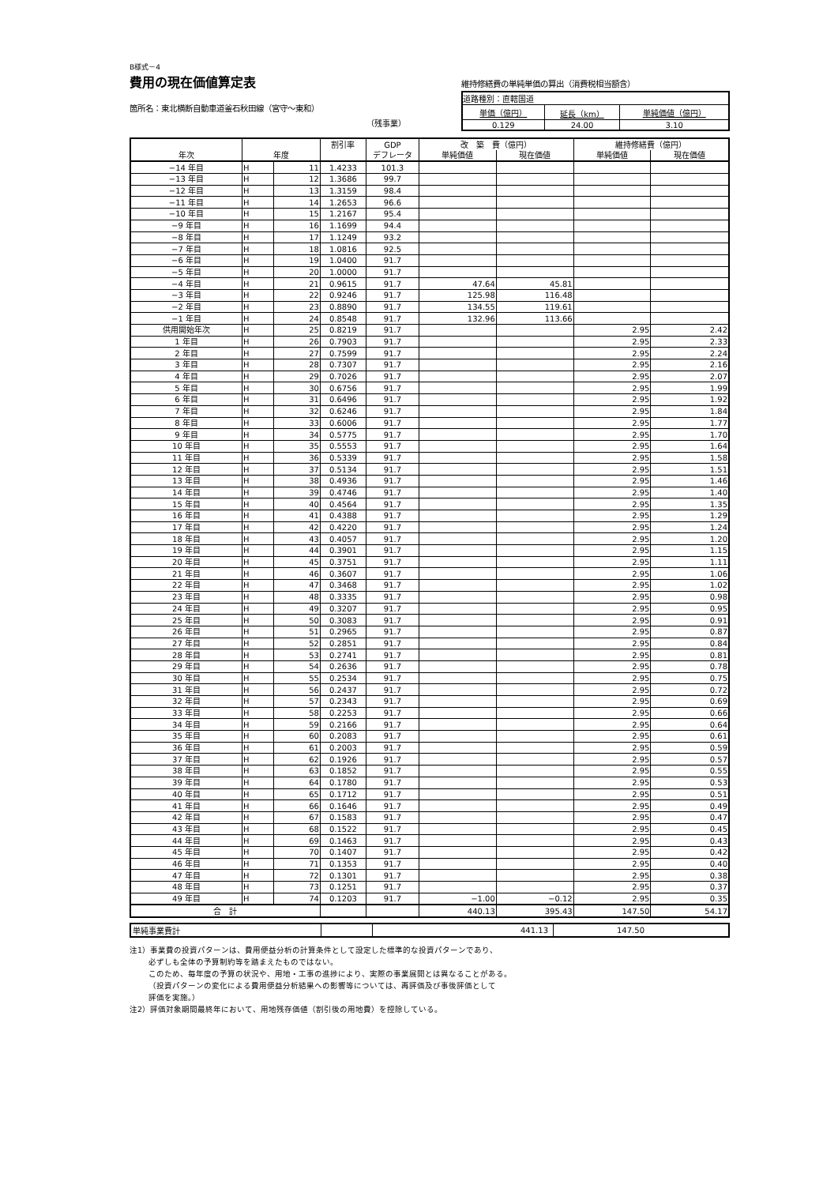B様式－4
費用の現在価値算定表
箇所名：東北横断自動車道釜石秋田線（宮守～東和）
（残事業）
維持修繕費の単純単価の算出（消費税相当額含）
| 道路種別：直轄国道 | | |
| 単価（億円） | 延長（km） | 単純価値（億円） |
| 0.129 | 24.00 | 3.10 |
| 年次 | 年度 | | 割引率 | GDP | 改 築 費（億円） | | 維持修繕費（億円） | |
| --- | --- | --- | --- | --- | --- | --- | --- | --- |
| | | | | デフレータ | 単純価値 | 現在価値 | 単純価値 | 現在価値 |
| −14 年目 | H | 11 | 1.4233 | 101.3 | | | | |
| −13 年目 | H | 12 | 1.3686 | 99.7 | | | | |
| −12 年目 | H | 13 | 1.3159 | 98.4 | | | | |
| −11 年目 | H | 14 | 1.2653 | 96.6 | | | | |
| −10 年目 | H | 15 | 1.2167 | 95.4 | | | | |
| −9 年目 | H | 16 | 1.1699 | 94.4 | | | | |
| −8 年目 | H | 17 | 1.1249 | 93.2 | | | | |
| −7 年目 | H | 18 | 1.0816 | 92.5 | | | | |
| −6 年目 | H | 19 | 1.0400 | 91.7 | | | | |
| −5 年目 | H | 20 | 1.0000 | 91.7 | | | | |
| −4 年目 | H | 21 | 0.9615 | 91.7 | 47.64 | 45.81 | | |
| −3 年目 | H | 22 | 0.9246 | 91.7 | 125.98 | 116.48 | | |
| −2 年目 | H | 23 | 0.8890 | 91.7 | 134.55 | 119.61 | | |
| −1 年目 | H | 24 | 0.8548 | 91.7 | 132.96 | 113.66 | | |
| 供用開始年次 | H | 25 | 0.8219 | 91.7 | | | 2.95 | 2.42 |
| 1 年目 | H | 26 | 0.7903 | 91.7 | | | 2.95 | 2.33 |
| 2 年目 | H | 27 | 0.7599 | 91.7 | | | 2.95 | 2.24 |
| 3 年目 | H | 28 | 0.7307 | 91.7 | | | 2.95 | 2.16 |
| 4 年目 | H | 29 | 0.7026 | 91.7 | | | 2.95 | 2.07 |
| 5 年目 | H | 30 | 0.6756 | 91.7 | | | 2.95 | 1.99 |
| 6 年目 | H | 31 | 0.6496 | 91.7 | | | 2.95 | 1.92 |
| 7 年目 | H | 32 | 0.6246 | 91.7 | | | 2.95 | 1.84 |
| 8 年目 | H | 33 | 0.6006 | 91.7 | | | 2.95 | 1.77 |
| 9 年目 | H | 34 | 0.5775 | 91.7 | | | 2.95 | 1.70 |
| 10 年目 | H | 35 | 0.5553 | 91.7 | | | 2.95 | 1.64 |
| 11 年目 | H | 36 | 0.5339 | 91.7 | | | 2.95 | 1.58 |
| 12 年目 | H | 37 | 0.5134 | 91.7 | | | 2.95 | 1.51 |
| 13 年目 | H | 38 | 0.4936 | 91.7 | | | 2.95 | 1.46 |
| 14 年目 | H | 39 | 0.4746 | 91.7 | | | 2.95 | 1.40 |
| 15 年目 | H | 40 | 0.4564 | 91.7 | | | 2.95 | 1.35 |
| 16 年目 | H | 41 | 0.4388 | 91.7 | | | 2.95 | 1.29 |
| 17 年目 | H | 42 | 0.4220 | 91.7 | | | 2.95 | 1.24 |
| 18 年目 | H | 43 | 0.4057 | 91.7 | | | 2.95 | 1.20 |
| 19 年目 | H | 44 | 0.3901 | 91.7 | | | 2.95 | 1.15 |
| 20 年目 | H | 45 | 0.3751 | 91.7 | | | 2.95 | 1.11 |
| 21 年目 | H | 46 | 0.3607 | 91.7 | | | 2.95 | 1.06 |
| 22 年目 | H | 47 | 0.3468 | 91.7 | | | 2.95 | 1.02 |
| 23 年目 | H | 48 | 0.3335 | 91.7 | | | 2.95 | 0.98 |
| 24 年目 | H | 49 | 0.3207 | 91.7 | | | 2.95 | 0.95 |
| 25 年目 | H | 50 | 0.3083 | 91.7 | | | 2.95 | 0.91 |
| 26 年目 | H | 51 | 0.2965 | 91.7 | | | 2.95 | 0.87 |
| 27 年目 | H | 52 | 0.2851 | 91.7 | | | 2.95 | 0.84 |
| 28 年目 | H | 53 | 0.2741 | 91.7 | | | 2.95 | 0.81 |
| 29 年目 | H | 54 | 0.2636 | 91.7 | | | 2.95 | 0.78 |
| 30 年目 | H | 55 | 0.2534 | 91.7 | | | 2.95 | 0.75 |
| 31 年目 | H | 56 | 0.2437 | 91.7 | | | 2.95 | 0.72 |
| 32 年目 | H | 57 | 0.2343 | 91.7 | | | 2.95 | 0.69 |
| 33 年目 | H | 58 | 0.2253 | 91.7 | | | 2.95 | 0.66 |
| 34 年目 | H | 59 | 0.2166 | 91.7 | | | 2.95 | 0.64 |
| 35 年目 | H | 60 | 0.2083 | 91.7 | | | 2.95 | 0.61 |
| 36 年目 | H | 61 | 0.2003 | 91.7 | | | 2.95 | 0.59 |
| 37 年目 | H | 62 | 0.1926 | 91.7 | | | 2.95 | 0.57 |
| 38 年目 | H | 63 | 0.1852 | 91.7 | | | 2.95 | 0.55 |
| 39 年目 | H | 64 | 0.1780 | 91.7 | | | 2.95 | 0.53 |
| 40 年目 | H | 65 | 0.1712 | 91.7 | | | 2.95 | 0.51 |
| 41 年目 | H | 66 | 0.1646 | 91.7 | | | 2.95 | 0.49 |
| 42 年目 | H | 67 | 0.1583 | 91.7 | | | 2.95 | 0.47 |
| 43 年目 | H | 68 | 0.1522 | 91.7 | | | 2.95 | 0.45 |
| 44 年目 | H | 69 | 0.1463 | 91.7 | | | 2.95 | 0.43 |
| 45 年目 | H | 70 | 0.1407 | 91.7 | | | 2.95 | 0.42 |
| 46 年目 | H | 71 | 0.1353 | 91.7 | | | 2.95 | 0.40 |
| 47 年目 | H | 72 | 0.1301 | 91.7 | | | 2.95 | 0.38 |
| 48 年目 | H | 73 | 0.1251 | 91.7 | | | 2.95 | 0.37 |
| 49 年目 | H | 74 | 0.1203 | 91.7 | −1.00 | −0.12 | 2.95 | 0.35 |
| 合 計 | | | | | 440.13 | 395.43 | 147.50 | 54.17 |
| 単純事業費計 | | 441.13 | | 147.50 | |
注1）事業費の投資パターンは、費用便益分析の計算条件として設定した標準的な投資パターンであり、
必ずしも全体の予算制約等を踏まえたものではない。
このため、毎年度の予算の状況や、用地・工事の進捗により、実際の事業展開とは異なることがある。
（投資パターンの変化による費用便益分析結果への影響等については、再評価及び事後評価として
評価を実施。）
注2）評価対象期間最終年において、用地残存価値（割引後の用地費）を控除している。